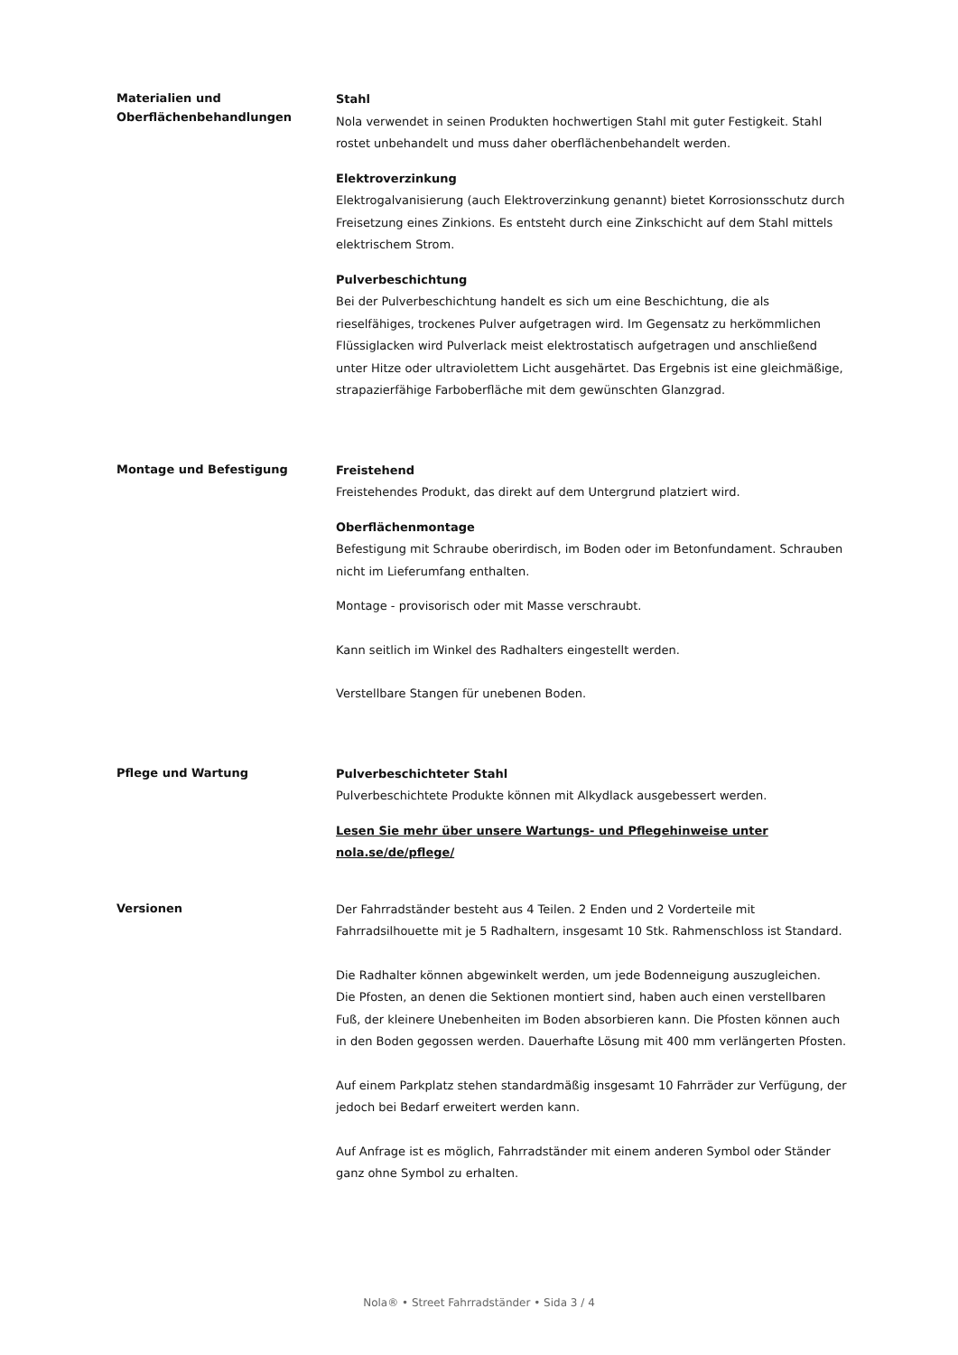Materialien und Oberflächenbehandlungen
Stahl
Nola verwendet in seinen Produkten hochwertigen Stahl mit guter Festigkeit. Stahl rostet unbehandelt und muss daher oberflächenbehandelt werden.
Elektroverzinkung
Elektrogalvanisierung (auch Elektroverzinkung genannt) bietet Korrosionsschutz durch Freisetzung eines Zinkions. Es entsteht durch eine Zinkschicht auf dem Stahl mittels elektrischem Strom.
Pulverbeschichtung
Bei der Pulverbeschichtung handelt es sich um eine Beschichtung, die als rieselfähiges, trockenes Pulver aufgetragen wird. Im Gegensatz zu herkömmlichen Flüssiglacken wird Pulverlack meist elektrostatisch aufgetragen und anschließend unter Hitze oder ultraviolettem Licht ausgehärtet. Das Ergebnis ist eine gleichmäßige, strapazierfähige Farboberfläche mit dem gewünschten Glanzgrad.
Montage und Befestigung
Freistehend
Freistehendes Produkt, das direkt auf dem Untergrund platziert wird.
Oberflächenmontage
Befestigung mit Schraube oberirdisch, im Boden oder im Betonfundament. Schrauben nicht im Lieferumfang enthalten.
Montage - provisorisch oder mit Masse verschraubt.
Kann seitlich im Winkel des Radhalters eingestellt werden.
Verstellbare Stangen für unebenen Boden.
Pflege und Wartung
Pulverbeschichteter Stahl
Pulverbeschichtete Produkte können mit Alkydlack ausgebessert werden.
Lesen Sie mehr über unsere Wartungs- und Pflegehinweise unter nola.se/de/pflege/
Versionen
Der Fahrradständer besteht aus 4 Teilen. 2 Enden und 2 Vorderteile mit Fahrradsilhouette mit je 5 Radhaltern, insgesamt 10 Stk. Rahmenschloss ist Standard.
Die Radhalter können abgewinkelt werden, um jede Bodenneigung auszugleichen.
Die Pfosten, an denen die Sektionen montiert sind, haben auch einen verstellbaren Fuß, der kleinere Unebenheiten im Boden absorbieren kann. Die Pfosten können auch in den Boden gegossen werden. Dauerhafte Lösung mit 400 mm verlängerten Pfosten.
Auf einem Parkplatz stehen standardmäßig insgesamt 10 Fahrräder zur Verfügung, der jedoch bei Bedarf erweitert werden kann.
Auf Anfrage ist es möglich, Fahrradständer mit einem anderen Symbol oder Ständer ganz ohne Symbol zu erhalten.
Nola® • Street Fahrradständer • Sida 3 / 4